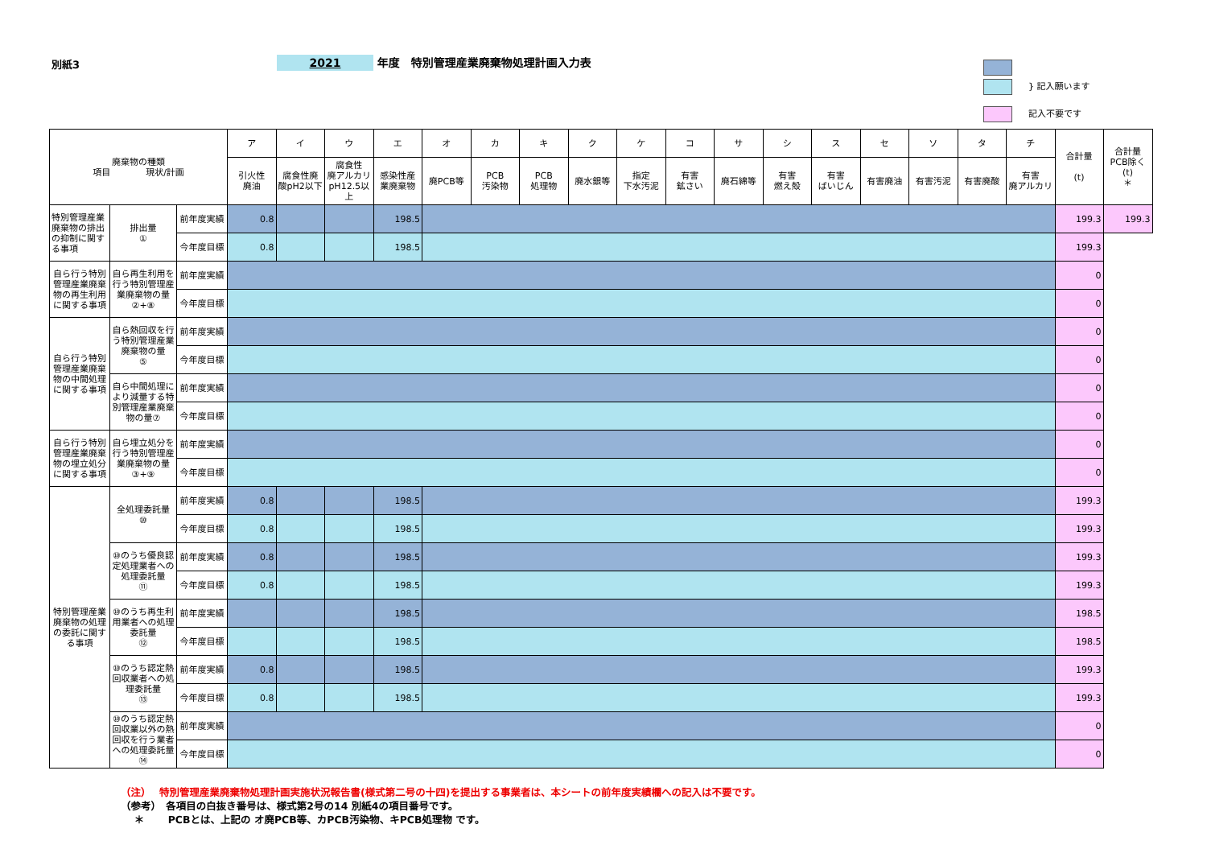別紙3
2021 年度　特別管理産業廃棄物処理計画入力表
} 記入願います
記入不要です
| 廃棄物の種類 項目 現状/計画 | | | ア | イ | ウ | エ | オ | カ | キ | ク | ケ | コ | サ | シ | ス | セ | ソ | タ | チ | 合計量 (t) | 合計量 PCB除く (t) ＊ |
| --- | --- | --- | --- | --- | --- | --- | --- | --- | --- | --- | --- | --- | --- | --- | --- | --- | --- | --- | --- | --- | --- |
| | | | 引火性 廃油 | 腐食性廃 酸pH2以下 | 腐食性 廃アルカリ pH12.5以上 | 感染性産 業廃棄物 | 廃PCB等 | PCB 汚染物 | PCB 処理物 | 廃水銀等 | 指定 下水汚泥 | 有害 鉱さい | 廃石綿等 | 有害 燃え殻 | 有害 ばいじん | 有害廃油 | 有害汚泥 | 有害廃酸 | 有害 廃アルカリ | | |
| 特別管理産業廃棄物の排出の抑制に関する事項 | 排出量 ① | 前年度実績 | 0.8 | | | 198.5 | | | | | | | | | | | | | | 199.3 | 199.3 |
| | | 今年度目標 | 0.8 | | | 198.5 | | | | | | | | | | | | | | 199.3 | |
| 自ら行う特別管理産業廃棄物の再生利用に関する事項 | 自ら再生利用を行う特別管理産業廃棄物の量 ②+⑧ | 前年度実績 | | | | | | | | | | | | | | | | | | 0 | |
| | | 今年度目標 | | | | | | | | | | | | | | | | | | 0 | |
| 自ら行う特別管理産業廃棄物の中間処理に関する事項 | 自ら熱回収を行う特別管理産業廃棄物の量 ⑤ | 前年度実績 | | | | | | | | | | | | | | | | | | 0 | |
| | | 今年度目標 | | | | | | | | | | | | | | | | | | 0 | |
| | 自ら中間処理により減量する特別管理産業廃棄物の量⑦ | 前年度実績 | | | | | | | | | | | | | | | | | | 0 | |
| | | 今年度目標 | | | | | | | | | | | | | | | | | | 0 | |
| 自ら行う特別管理産業廃棄物の埋立処分に関する事項 | 自ら埋立処分を行う特別管理産業廃棄物の量 ③+⑨ | 前年度実績 | | | | | | | | | | | | | | | | | | 0 | |
| | | 今年度目標 | | | | | | | | | | | | | | | | | | 0 | |
| 特別管理産業廃棄物の処理の委託に関する事項 | 全処理委託量 ⑩ | 前年度実績 | 0.8 | | | 198.5 | | | | | | | | | | | | | | 199.3 | |
| | | 今年度目標 | 0.8 | | | 198.5 | | | | | | | | | | | | | | 199.3 | |
| | ⑩のうち優良認定処理業者への処理委託量 ⑪ | 前年度実績 | 0.8 | | | 198.5 | | | | | | | | | | | | | | 199.3 | |
| | | 今年度目標 | 0.8 | | | 198.5 | | | | | | | | | | | | | | 199.3 | |
| | ⑩のうち再生利用業者への処理委託量 ⑫ | 前年度実績 | | | | 198.5 | | | | | | | | | | | | | | 198.5 | |
| | | 今年度目標 | | | | 198.5 | | | | | | | | | | | | | | 198.5 | |
| | ⑩のうち認定熱回収業者への処理委託量 ⑬ | 前年度実績 | 0.8 | | | 198.5 | | | | | | | | | | | | | | 199.3 | |
| | | 今年度目標 | 0.8 | | | 198.5 | | | | | | | | | | | | | | 199.3 | |
| | ⑩のうち認定熱回収業以外の熱回収を行う業者への処理委託量 ⑭ | 前年度実績 | | | | | | | | | | | | | | | | | | 0 | |
| | | 今年度目標 | | | | | | | | | | | | | | | | | | 0 | |
（注）　 特別管理産業廃棄物処理計画実施状況報告書(様式第二号の十四)を提出する事業者は、本シートの前年度実績欄への記入は不要です。
（参考）　各項目の白抜き番号は、様式第2号の14 別紙4の項目番号です。
　 ＊　　 PCBとは、上記の オ廃PCB等、カPCB汚染物、キPCB処理物 です。